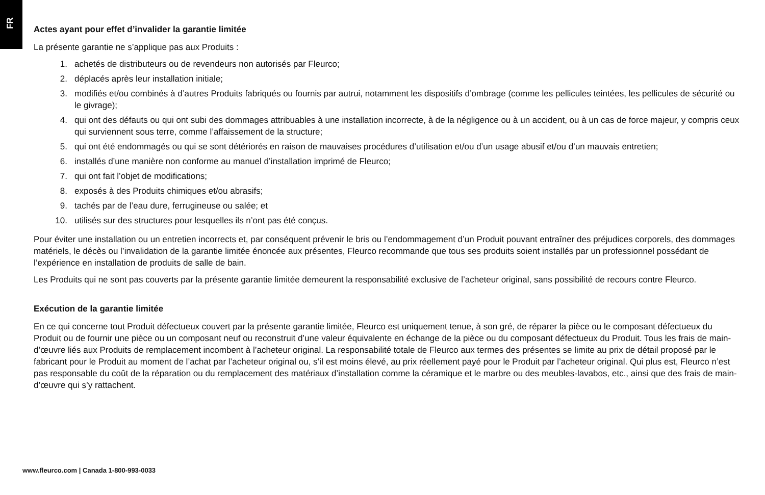FR
Actes ayant pour effet d’invalider la garantie limitée
La présente garantie ne s’applique pas aux Produits :
1. achetés de distributeurs ou de revendeurs non autorisés par Fleurco;
2. déplacés après leur installation initiale;
3. modifiés et/ou combinés à d’autres Produits fabriqués ou fournis par autrui, notamment les dispositifs d’ombrage (comme les pellicules teintées, les pellicules de sécurité ou le givrage);
4. qui ont des défauts ou qui ont subi des dommages attribuables à une installation incorrecte, à de la négligence ou à un accident, ou à un cas de force majeur, y compris ceux qui surviennent sous terre, comme l’affaissement de la structure;
5. qui ont été endommagés ou qui se sont détériorés en raison de mauvaises procédures d’utilisation et/ou d’un usage abusif et/ou d’un mauvais entretien;
6. installés d’une manière non conforme au manuel d’installation imprimé de Fleurco;
7. qui ont fait l’objet de modifications;
8. exposés à des Produits chimiques et/ou abrasifs;
9. tachés par de l’eau dure, ferrugineuse ou salée; et
10. utilisés sur des structures pour lesquelles ils n’ont pas été conçus.
Pour éviter une installation ou un entretien incorrects et, par conséquent prévenir le bris ou l’endommagement d’un Produit pouvant entraîner des préjudices corporels, des dommages matériels, le décès ou l’invalidation de la garantie limitée énoncée aux présentes, Fleurco recommande que tous ses produits soient installés par un professionnel possédant de l’expérience en installation de produits de salle de bain.
Les Produits qui ne sont pas couverts par la présente garantie limitée demeurent la responsabilité exclusive de l’acheteur original, sans possibilité de recours contre Fleurco.
Exécution de la garantie limitée
En ce qui concerne tout Produit défectueux couvert par la présente garantie limitée, Fleurco est uniquement tenue, à son gré, de réparer la pièce ou le composant défectueux du Produit ou de fournir une pièce ou un composant neuf ou reconstruit d’une valeur équivalente en échange de la pièce ou du composant défectueux du Produit. Tous les frais de main-d’œuvre liés aux Produits de remplacement incombent à l’acheteur original. La responsabilité totale de Fleurco aux termes des présentes se limite au prix de détail proposé par le fabricant pour le Produit au moment de l’achat par l’acheteur original ou, s’il est moins élevé, au prix réellement payé pour le Produit par l’acheteur original. Qui plus est, Fleurco n’est pas responsable du coût de la réparation ou du remplacement des matériaux d’installation comme la céramique et le marbre ou des meubles-lavabos, etc., ainsi que des frais de main-d’œuvre qui s’y rattachent.
www.fleurco.com | Canada 1-800-993-0033